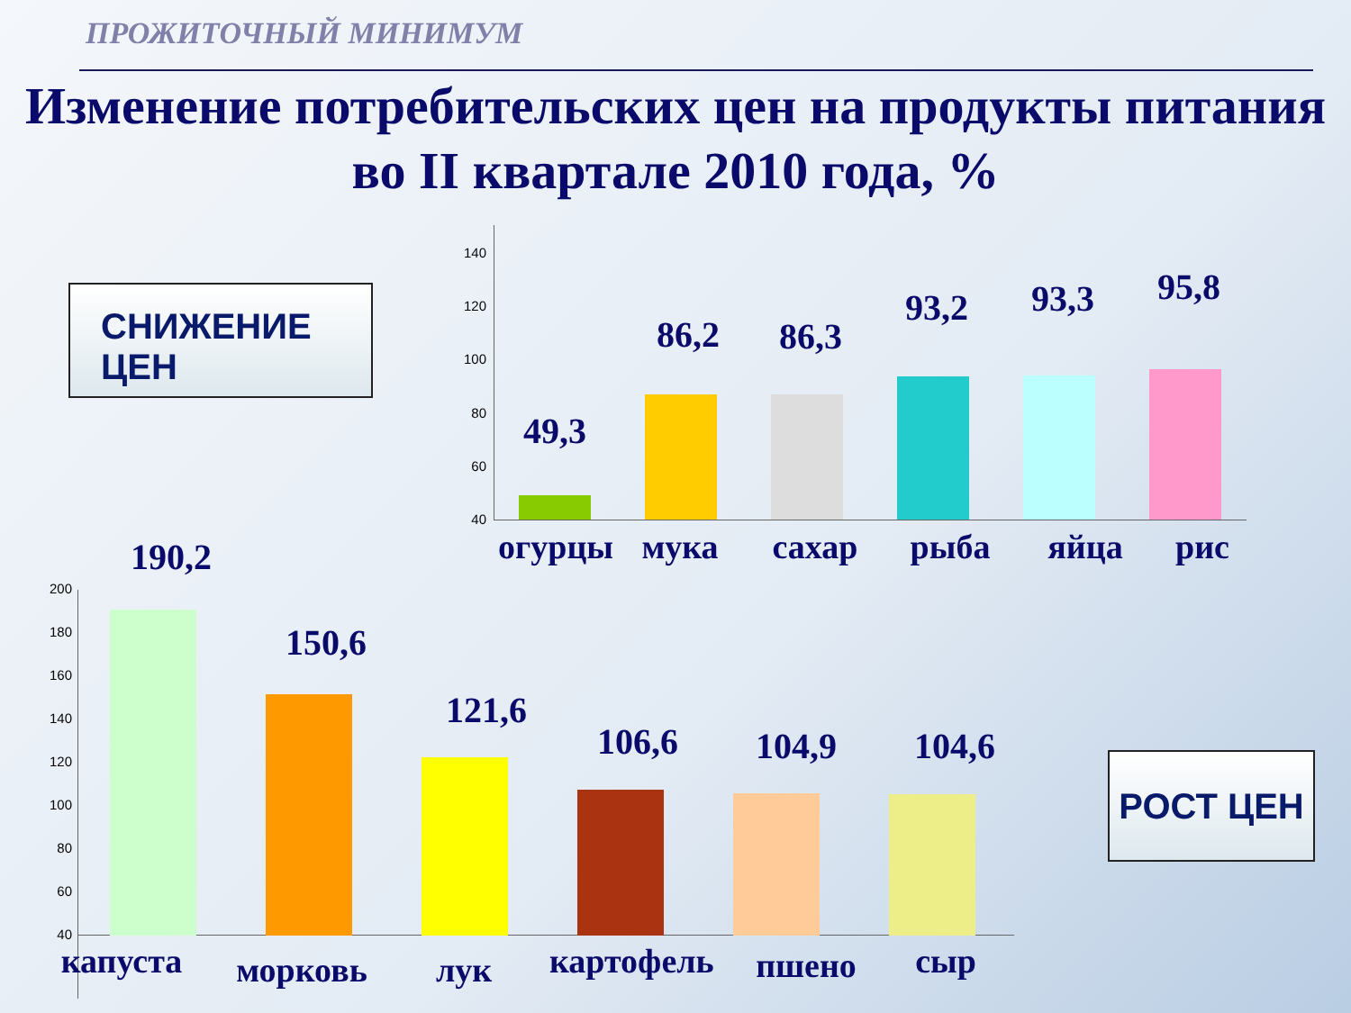ПРОЖИТОЧНЫЙ МИНИМУМ
Изменение потребительских цен на продукты питания во II квартале 2010 года, %
СНИЖЕНИЕ ЦЕН
РОСТ ЦЕН
140
120
100
80
60
40
49,3
огурцы
86,2
мука
86,3
сахар
93,2
рыба
93,3
яйца
95,8
рис
200
180
160
140
120
100
80
60
40
190,2
капуста
150,6
морковь
121,6
лук
106,6
картофель
104,9
пшено
104,6
сыр